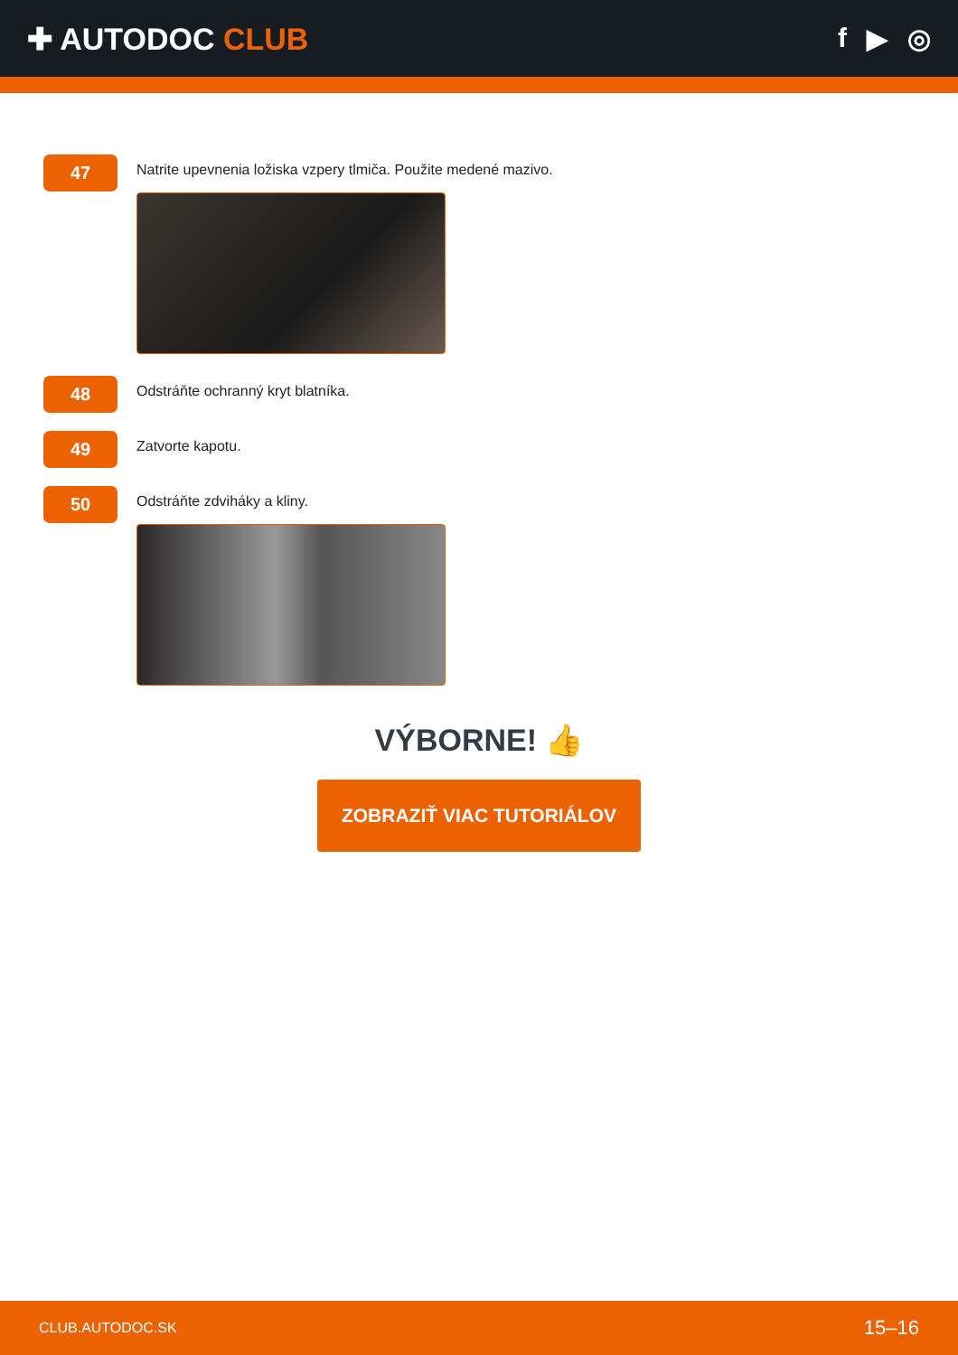✚ AUTODOC CLUB f ▶ ◎
47
Natrite upevnenia ložiska vzpery tlmiča. Použite medené mazivo.
48
Odstráňte ochranný kryt blatníka.
49
Zatvorte kapotu.
50
Odstráňte zdviháky a kliny.
VÝBORNE! 👍
ZOBRAZIŤ VIAC TUTORIÁLOV
CLUB.AUTODOC.SK 15–16